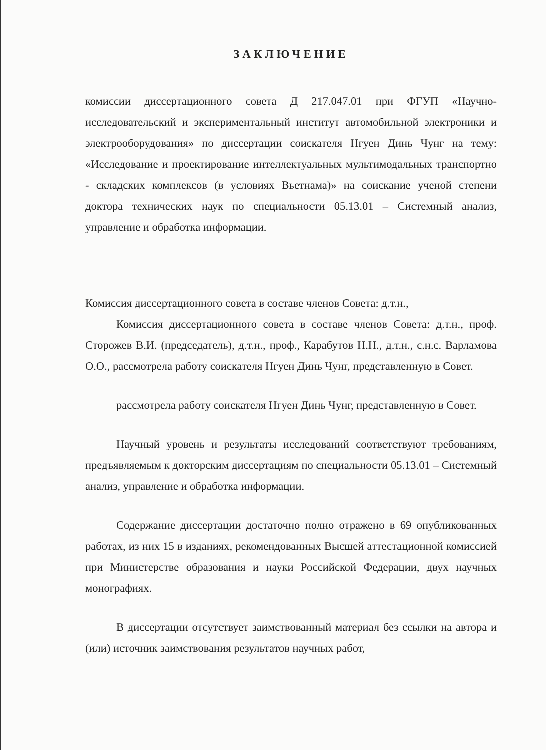ЗАКЛЮЧЕНИЕ
комиссии диссертационного совета Д 217.047.01 при ФГУП «Научно-исследовательский и экспериментальный институт автомобильной электроники и электрооборудования» по диссертации соискателя Нгуен Динь Чунг на тему: «Исследование и проектирование интеллектуальных мультимодальных транспортно - складских комплексов (в условиях Вьетнама)» на соискание ученой степени доктора технических наук по специальности 05.13.01 – Системный анализ, управление и обработка информации.
Комиссия диссертационного совета в составе членов Совета: д.т.н.,
Комиссия диссертационного совета в составе членов Совета: д.т.н., проф. Сторожев В.И. (председатель), д.т.н., проф., Карабутов Н.Н., д.т.н., с.н.с. Варламова О.О., рассмотрела работу соискателя Нгуен Динь Чунг, представленную в Совет.
рассмотрела работу соискателя Нгуен Динь Чунг, представленную в Совет.
Научный уровень и результаты исследований соответствуют требованиям, предъявляемым к докторским диссертациям по специальности 05.13.01 – Системный анализ, управление и обработка информации.
Содержание диссертации достаточно полно отражено в 69 опубликованных работах, из них 15 в изданиях, рекомендованных Высшей аттестационной комиссией при Министерстве образования и науки Российской Федерации, двух научных монографиях.
В диссертации отсутствует заимствованный материал без ссылки на автора и (или) источник заимствования результатов научных работ,